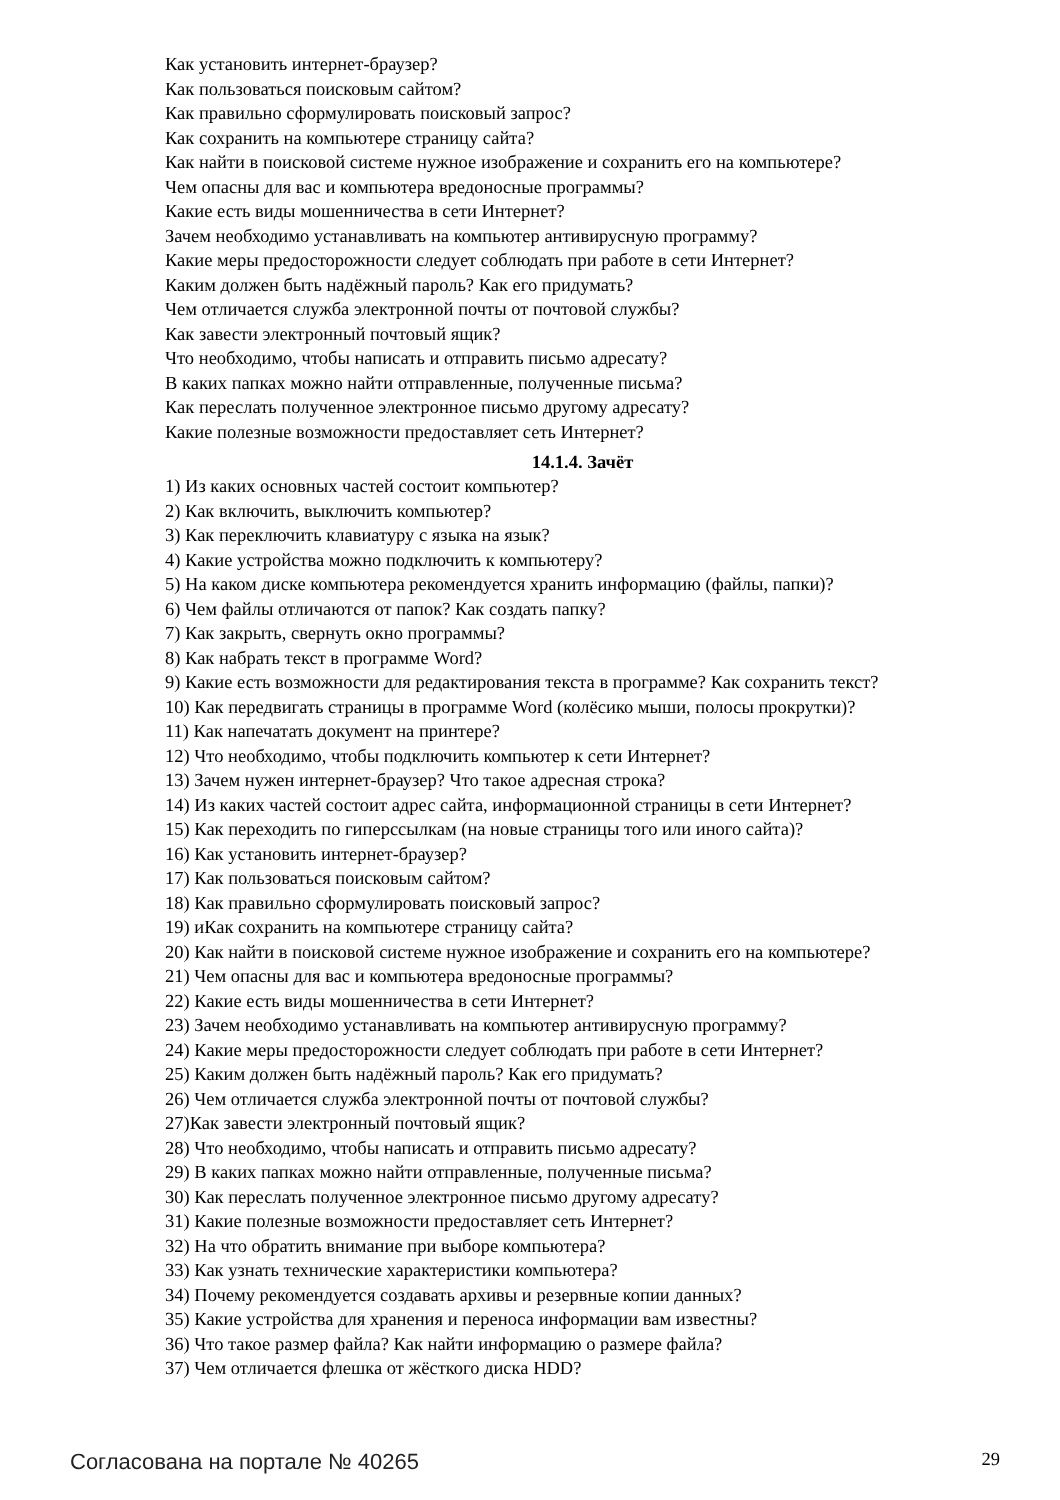Как установить интернет-браузер?
Как пользоваться поисковым сайтом?
Как правильно сформулировать поисковый запрос?
Как сохранить на компьютере страницу сайта?
Как найти в поисковой системе нужное изображение и сохранить его на компьютере?
Чем опасны для вас и компьютера вредоносные программы?
Какие есть виды мошенничества в сети Интернет?
Зачем необходимо устанавливать на компьютер антивирусную программу?
Какие меры предосторожности следует соблюдать при работе в сети Интернет?
Каким должен быть надёжный пароль? Как его придумать?
Чем отличается служба электронной почты от почтовой службы?
Как завести электронный почтовый ящик?
Что необходимо, чтобы написать и отправить письмо адресату?
В каких папках можно найти отправленные, полученные письма?
Как переслать полученное электронное письмо другому адресату?
Какие полезные возможности предоставляет сеть Интернет?
14.1.4. Зачёт
1) Из каких основных частей состоит компьютер?
2) Как включить, выключить компьютер?
3) Как переключить клавиатуру с языка на язык?
4) Какие устройства можно подключить к компьютеру?
5) На каком диске компьютера рекомендуется хранить информацию (файлы, папки)?
6) Чем файлы отличаются от папок? Как создать папку?
7) Как закрыть, свернуть окно программы?
8) Как набрать текст в программе Word?
9) Какие есть возможности для редактирования текста в программе? Как сохранить текст?
10) Как передвигать страницы в программе Word (колёсико мыши, полосы прокрутки)?
11) Как напечатать документ на принтере?
12) Что необходимо, чтобы подключить компьютер к сети Интернет?
13) Зачем нужен интернет-браузер? Что такое адресная строка?
14) Из каких частей состоит адрес сайта, информационной страницы в сети Интернет?
15) Как переходить по гиперссылкам (на новые страницы того или иного сайта)?
16) Как установить интернет-браузер?
17) Как пользоваться поисковым сайтом?
18) Как правильно сформулировать поисковый запрос?
19) иКак сохранить на компьютере страницу сайта?
20) Как найти в поисковой системе нужное изображение и сохранить его на компьютере?
21) Чем опасны для вас и компьютера вредоносные программы?
22) Какие есть виды мошенничества в сети Интернет?
23) Зачем необходимо устанавливать на компьютер антивирусную программу?
24) Какие меры предосторожности следует соблюдать при работе в сети Интернет?
25) Каким должен быть надёжный пароль? Как его придумать?
26) Чем отличается служба электронной почты от почтовой службы?
27)Как завести электронный почтовый ящик?
28) Что необходимо, чтобы написать и отправить письмо адресату?
29) В каких папках можно найти отправленные, полученные письма?
30) Как переслать полученное электронное письмо другому адресату?
31) Какие полезные возможности предоставляет сеть Интернет?
32) На что обратить внимание при выборе компьютера?
33) Как узнать технические характеристики компьютера?
34) Почему рекомендуется создавать архивы и резервные копии данных?
35) Какие устройства для хранения и переноса информации вам известны?
36) Что такое размер файла? Как найти информацию о размере файла?
37) Чем отличается флешка от жёсткого диска HDD?
Согласована на портале № 40265 29